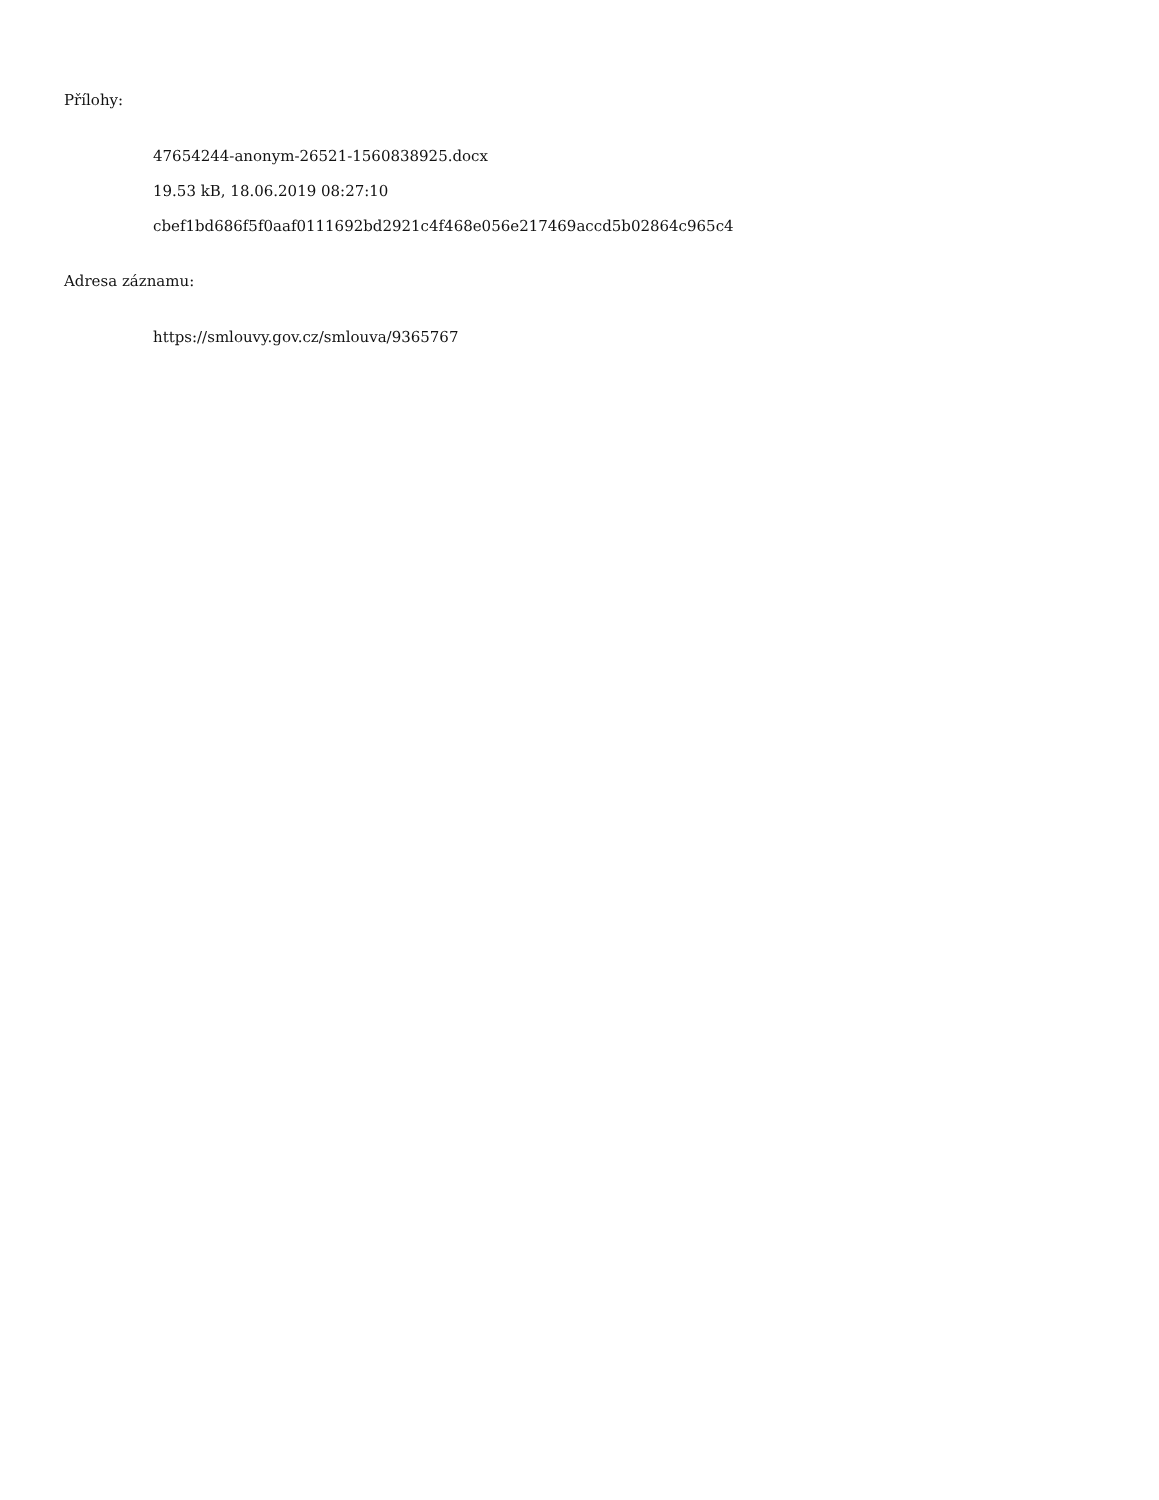Přílohy:
47654244-anonym-26521-1560838925.docx
19.53 kB, 18.06.2019 08:27:10
cbef1bd686f5f0aaf0111692bd2921c4f468e056e217469accd5b02864c965c4
Adresa záznamu:
https://smlouvy.gov.cz/smlouva/9365767